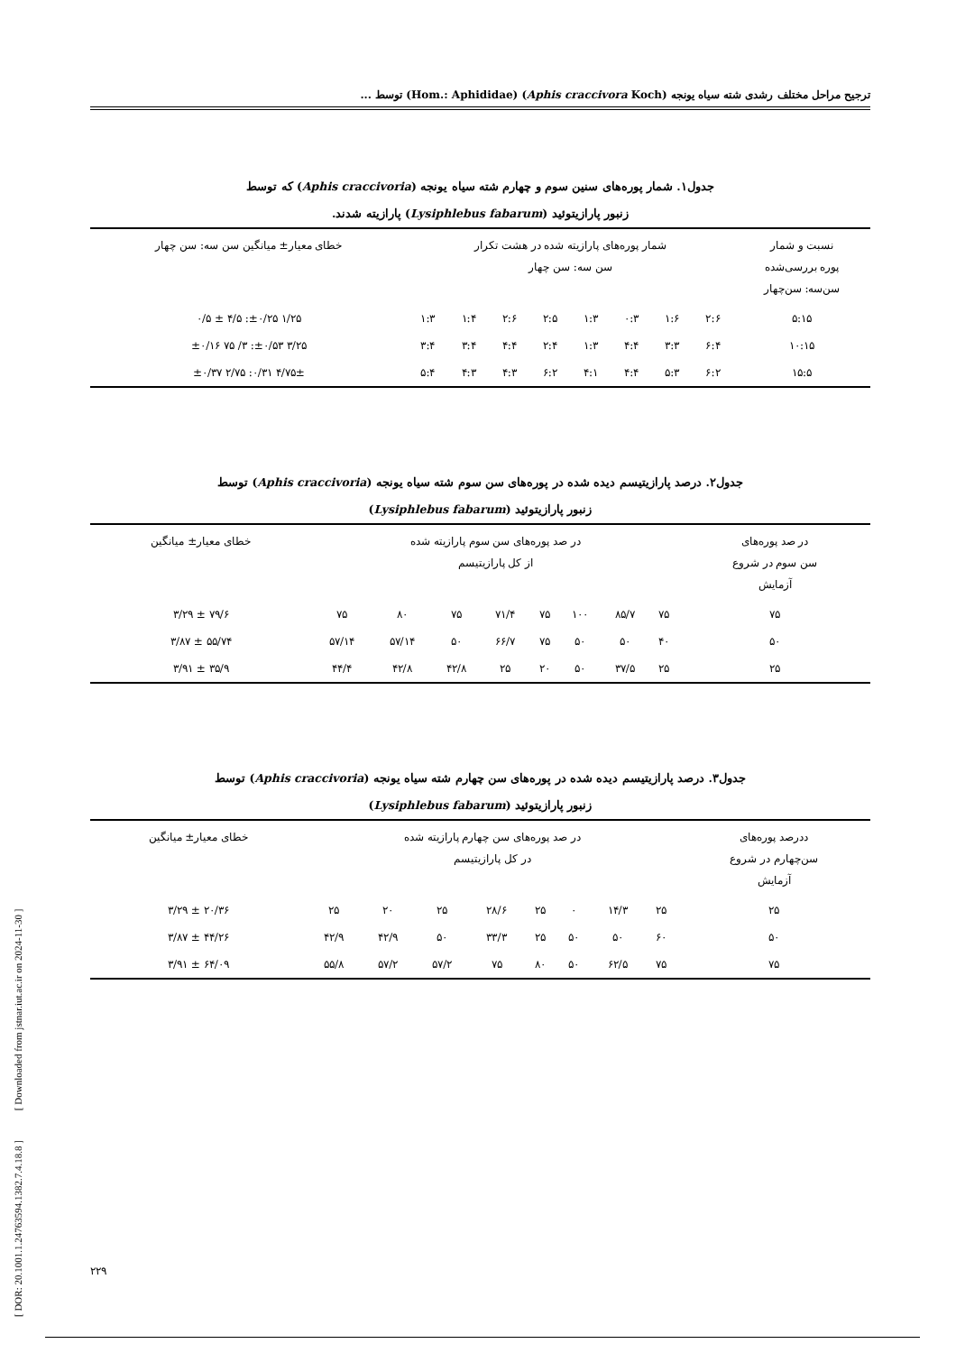[ DOR: 20.1001.1.24763594.1382.7.4.18.8 ] [ Downloaded from jstnar.iut.ac.ir on 2024-11-30 ]
ترجیح مراحل مختلف رشدی شته سیاه یونجه (Aphis craccivora Koch) (Hom.: Aphididae) توسط ...
جدول۱. شمار پوره‌های سنین سوم و چهارم شته سیاه یونجه (Aphis craccivoria) که توسط
زنبور پارازیتوئید (Lysiphlebus fabarum) پارازیته شدند.
| نسبت و شمار پوره بررسی‌شده سن‌سه: سن‌چهار | شمار پوره‌های پارازیته شده در هشت تکرار سن سه: سن چهار | | | | | | | | خطای معیار± میانگین سن سه: سن چهار |
| --- | --- | --- | --- | --- | --- | --- | --- | --- | --- |
| ۵:۱۵ | ۲:۶ | ۱:۶ | ۰:۳ | ۱:۳ | ۲:۵ | ۲:۶ | ۱:۴ | ۱:۳ | ۱/۲۵ ±۰/۲۵: ۴/۵ ± ۰/۵ |
| ۱۰:۱۵ | ۶:۴ | ۳:۳ | ۴:۴ | ۱:۳ | ۲:۴ | ۴:۴ | ۳:۴ | ۳:۴ | ۳/۲۵ ±۰/۵۳: ۳/ ۷۵ ±۰/۱۶ |
| ۱۵:۵ | ۶:۲ | ۵:۳ | ۴:۴ | ۴:۱ | ۶:۲ | ۴:۳ | ۴:۳ | ۵:۴ | ۴/۷۵± ۰/۳۱: ۲/۷۵ ±۰/۳۷ |
جدول۲. درصد پارازیتیسم دیده شده در پوره‌های سن سوم شته سیاه یونجه (Aphis craccivoria) توسط
زنبور پارازیتوئید (Lysiphlebus fabarum)
| در صد پوره‌های سن سوم در شروع آزمایش | در صد پوره‌های سن سوم پارازیته شده از کل پارازیتیسم | | | | | | | | خطای معیار± میانگین |
| --- | --- | --- | --- | --- | --- | --- | --- | --- | --- |
| ۷۵ | ۷۵ | ۸۵/۷ | ۱۰۰ | ۷۵ | ۷۱/۴ | ۷۵ | ۸۰ | ۷۵ | ۷۹/۶ ± ۳/۲۹ |
| ۵۰ | ۴۰ | ۵۰ | ۵۰ | ۷۵ | ۶۶/۷ | ۵۰ | ۵۷/۱۴ | ۵۷/۱۴ | ۵۵/۷۴ ± ۳/۸۷ |
| ۲۵ | ۲۵ | ۳۷/۵ | ۵۰ | ۲۰ | ۲۵ | ۴۲/۸ | ۴۲/۸ | ۴۴/۴ | ۳۵/۹ ± ۳/۹۱ |
جدول۳. درصد پارازیتیسم دیده شده در پوره‌های سن چهارم شته سیاه یونجه (Aphis craccivoria) توسط
زنبور پارازیتوئید (Lysiphlebus fabarum)
| ددرصد پوره‌های سن‌چهارم در شروع آزمایش | در صد پوره‌های سن چهارم پارازیته شده در کل پارازیتیسم | | | | | | | | خطای معیار± میانگین |
| --- | --- | --- | --- | --- | --- | --- | --- | --- | --- |
| ۲۵ | ۲۵ | ۱۴/۳ | ۰ | ۲۵ | ۲۸/۶ | ۲۵ | ۲۰ | ۲۵ | ۲۰/۳۶ ± ۳/۲۹ |
| ۵۰ | ۶۰ | ۵۰ | ۵۰ | ۲۵ | ۳۳/۳ | ۵۰ | ۴۲/۹ | ۴۲/۹ | ۴۴/۲۶ ± ۳/۸۷ |
| ۷۵ | ۷۵ | ۶۲/۵ | ۵۰ | ۸۰ | ۷۵ | ۵۷/۲ | ۵۷/۲ | ۵۵/۸ | ۶۴/۰۹ ± ۳/۹۱ |
۲۲۹